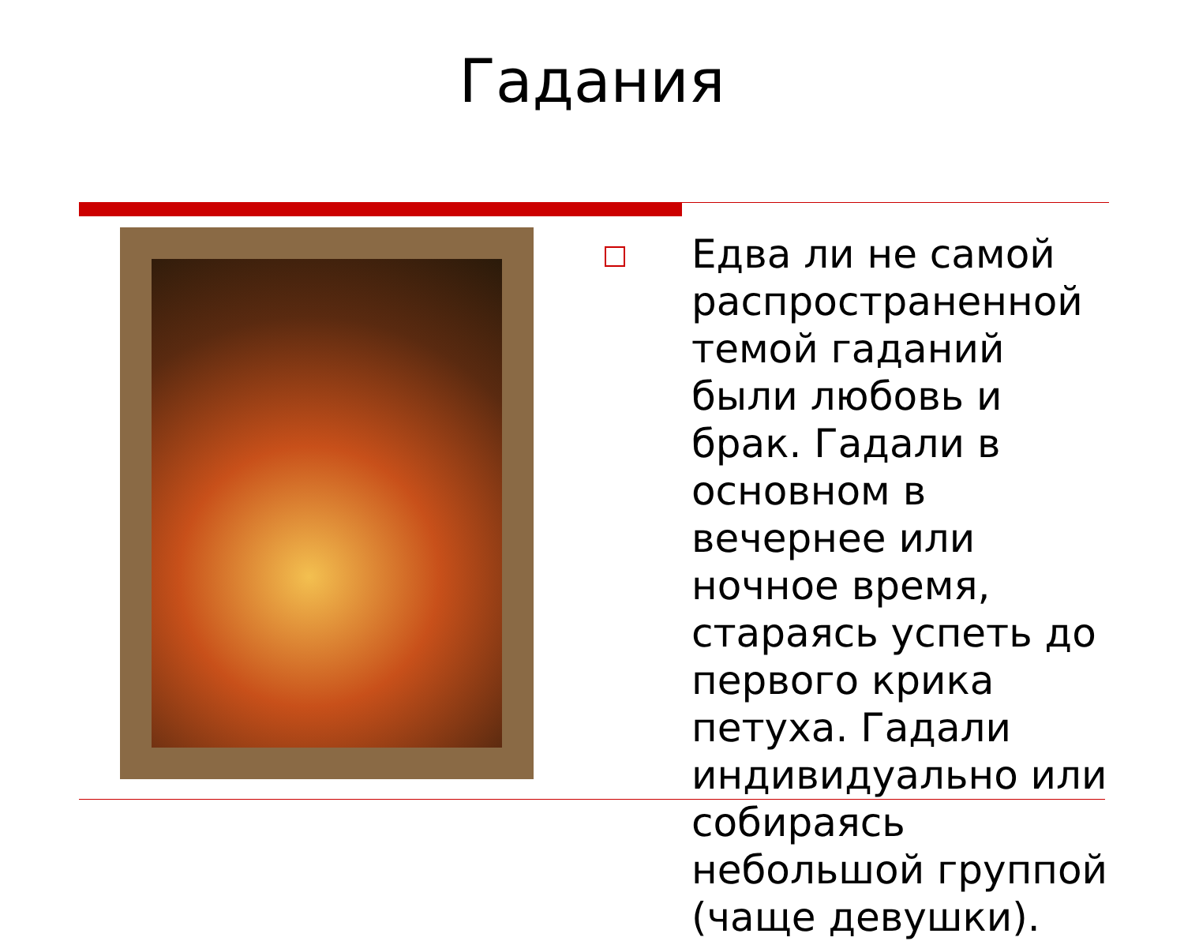Гадания
Едва ли не самой распространенной темой гаданий были любовь и брак. Гадали в основном в вечернее или ночное время, стараясь успеть до первого крика петуха. Гадали индивидуально или собираясь небольшой группой (чаще девушки).